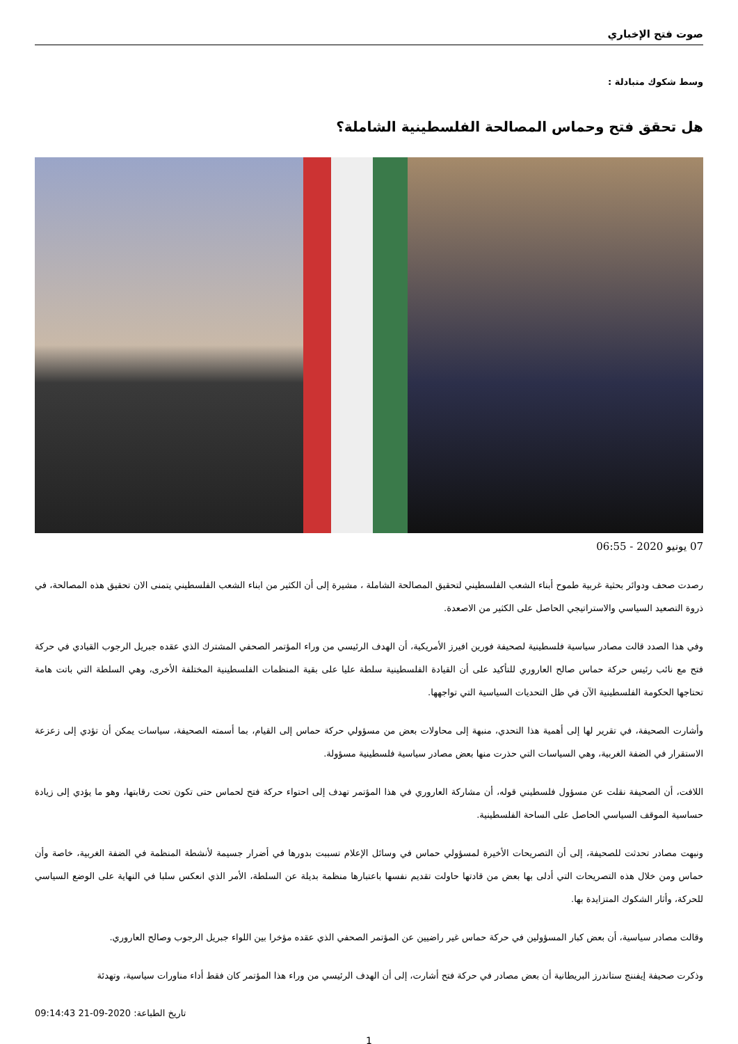صوت فتح الإخباري
وسط شكوك متبادلة :
هل تحقق فتح وحماس المصالحة الفلسطينية الشاملة؟
07 يونيو 2020 - 06:55
رصدت صحف ودوائر بحثية غربية طموح أبناء الشعب الفلسطيني لتحقيق المصالحة الشاملة ، مشيرة إلى أن الكثير من ابناء الشعب الفلسطيني يتمنى الان تحقيق هذه المصالحة، في ذروة التصعيد السياسي والاستراتيجي الحاصل على الكثير من الاصعدة.
وفي هذا الصدد قالت مصادر سياسية فلسطينية لصحيفة فورين افيرز الأمريكية، أن الهدف الرئيسي من وراء المؤتمر الصحفي المشترك الذي عقده جبريل الرجوب القيادي في حركة فتح مع نائب رئيس حركة حماس صالح العاروري للتأكيد على أن القيادة الفلسطينية سلطة عليا على بقية المنظمات الفلسطينية المختلفة الأخرى، وهي السلطة التي باتت هامة تحتاجها الحكومة الفلسطينية الآن في ظل التحديات السياسية التي تواجهها.
وأشارت الصحيفة، في تقرير لها إلى أهمية هذا التحدي، منبهة إلى محاولات بعض من مسؤولي حركة حماس إلى القيام، بما أسمته الصحيفة، سياسات يمكن أن تؤدي إلى زعزعة الاستقرار في الضفة الغربية، وهي السياسات التي حذرت منها بعض مصادر سياسية فلسطينية مسؤولة.
اللافت، أن الصحيفة نقلت عن مسؤول فلسطيني قوله، أن مشاركة العاروري في هذا المؤتمر تهدف إلى احتواء حركة فتح لحماس حتى تكون تحت رقابتها، وهو ما يؤدي إلى زيادة حساسية الموقف السياسي الحاصل على الساحة الفلسطينية.
ونبهت مصادر تحدثت للصحيفة، إلى أن التصريحات الأخيرة لمسؤولي حماس في وسائل الإعلام تسببت بدورها في أضرار جسيمة لأنشطة المنظمة في الضفة الغربية، خاصة وأن حماس ومن خلال هذه التصريحات التي أدلى بها بعض من قادتها حاولت تقديم نفسها باعتبارها منظمة بديلة عن السلطة، الأمر الذي انعكس سلبا في النهاية على الوضع السياسي للحركة، وأثار الشكوك المتزايدة بها.
وقالت مصادر سياسية، أن بعض كبار المسؤولين في حركة حماس غير راضيين عن المؤتمر الصحفي الذي عقده مؤخرا بين اللواء جبريل الرجوب وصالح العاروري.
وذكرت صحيفة إيفننج ستاندرز البريطانية أن بعض مصادر في حركة فتح أشارت، إلى أن الهدف الرئيسي من وراء هذا المؤتمر كان فقط أداء مناورات سياسية، وتهدئة
09:14:43 21-09-2020 تاريخ الطباعة:
1